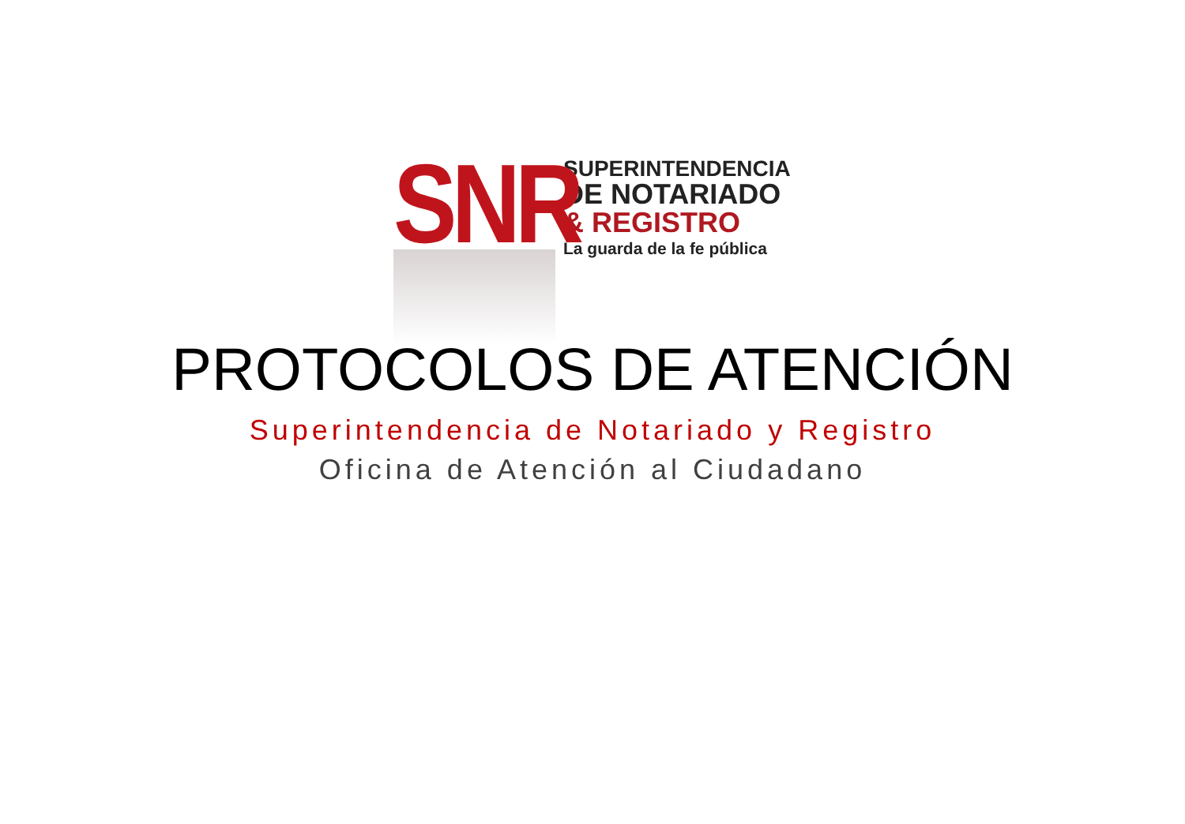SNR
SUPERINTENDENCIA
DE NOTARIADO
& REGISTRO
La guarda de la fe pública
PROTOCOLOS DE ATENCIÓN
Superintendencia de Notariado y Registro
Oficina de Atención al Ciudadano